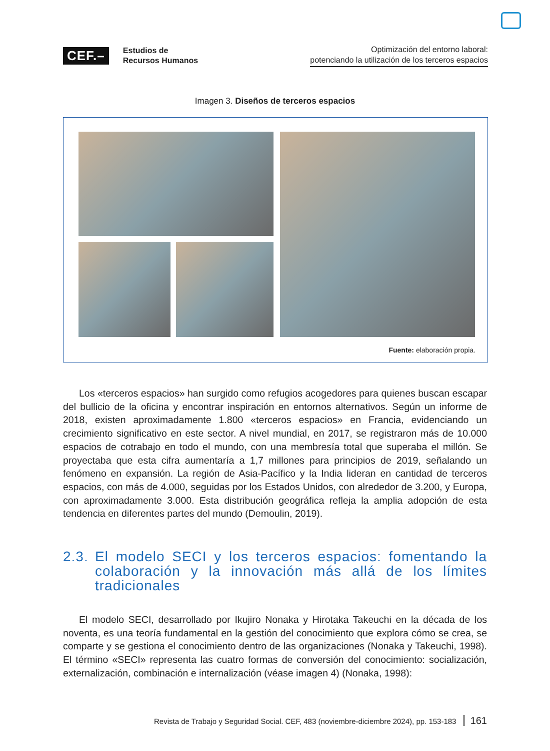CEF.–
Estudios de
Recursos Humanos
Optimización del entorno laboral:
potenciando la utilización de los terceros espacios
Imagen 3. Diseños de terceros espacios
Fuente: elaboración propia.
Los «terceros espacios» han surgido como refugios acogedores para quienes buscan escapar del bullicio de la oficina y encontrar inspiración en entornos alternativos. Según un informe de 2018, existen aproximadamente 1.800 «terceros espacios» en Francia, evidenciando un crecimiento significativo en este sector. A nivel mundial, en 2017, se registraron más de 10.000 espacios de cotrabajo en todo el mundo, con una membresía total que superaba el millón. Se proyectaba que esta cifra aumentaría a 1,7 millones para principios de 2019, señalando un fenómeno en expansión. La región de Asia-Pacífico y la India lideran en cantidad de terceros espacios, con más de 4.000, seguidas por los Estados Unidos, con alrededor de 3.200, y Europa, con aproximadamente 3.000. Esta distribución geográfica refleja la amplia adopción de esta tendencia en diferentes partes del mundo (Demoulin, 2019).
2.3.
El modelo SECI y los terceros espacios: fomentando la colaboración y la innovación más allá de los límites tradicionales
El modelo SECI, desarrollado por Ikujiro Nonaka y Hirotaka Takeuchi en la década de los noventa, es una teoría fundamental en la gestión del conocimiento que explora cómo se crea, se comparte y se gestiona el conocimiento dentro de las organizaciones (Nonaka y Takeuchi, 1998). El término «SECI» representa las cuatro formas de conversión del conocimiento: socialización, externalización, combinación e internalización (véase imagen 4) (Nonaka, 1998):
Revista de Trabajo y Seguridad Social. CEF, 483 (noviembre-diciembre 2024), pp. 153-183 161